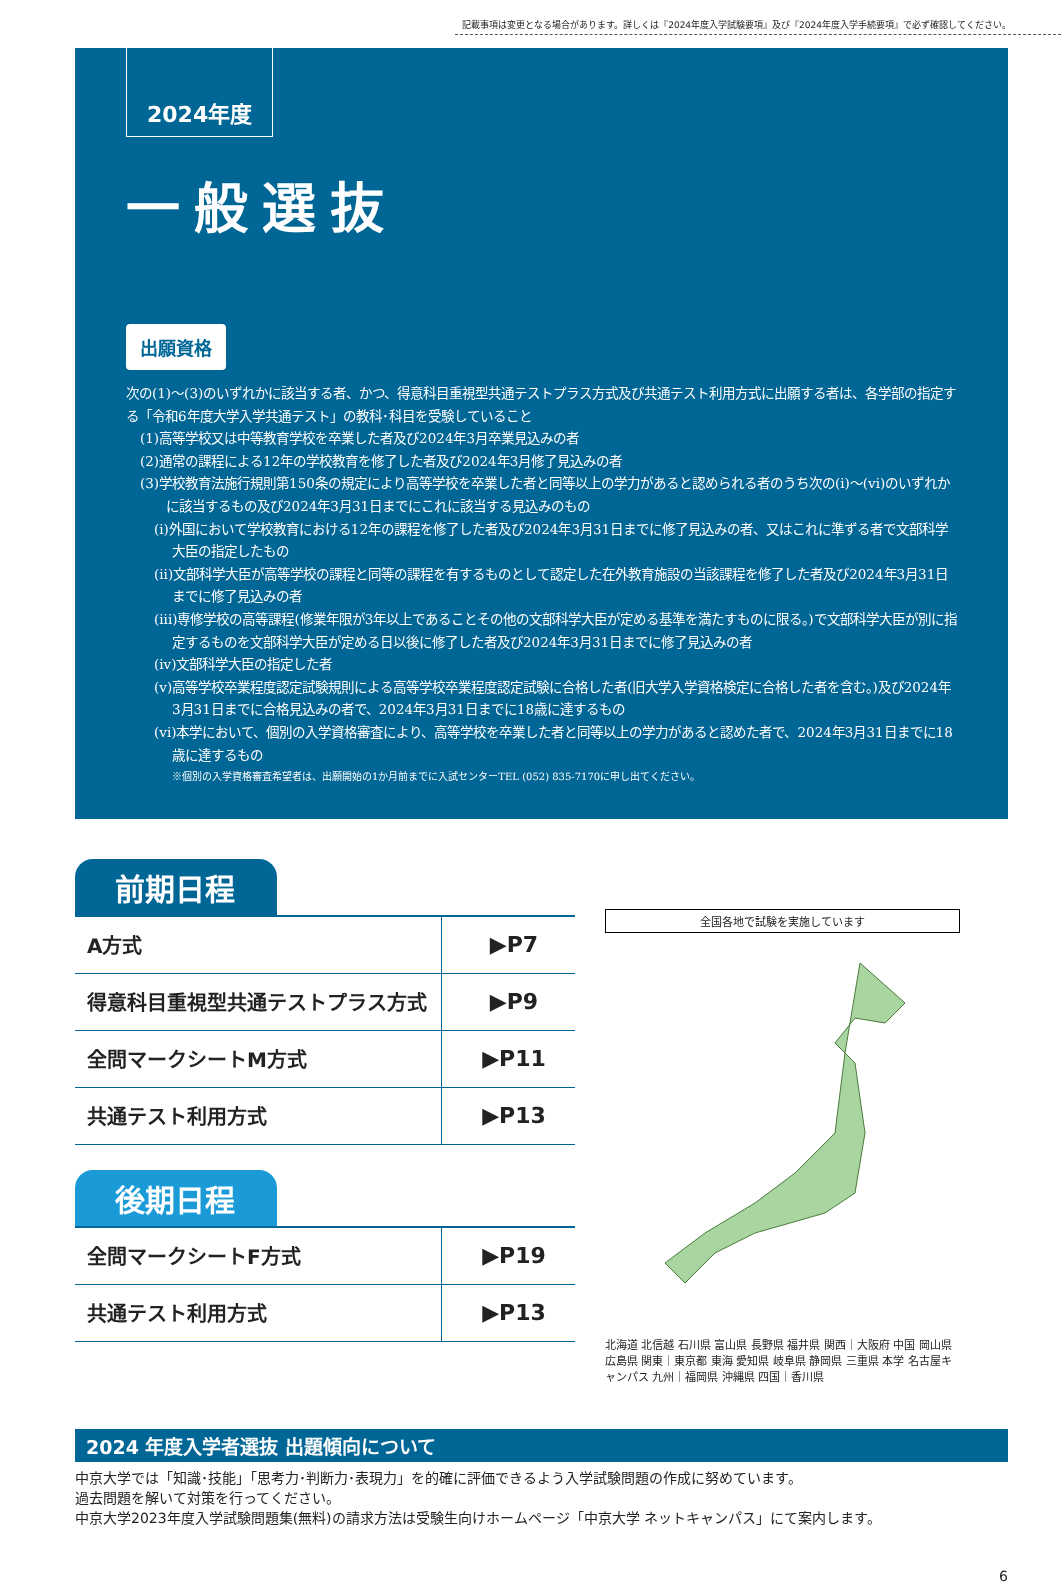記載事項は変更となる場合があります。詳しくは『2024年度入学試験要項』及び『2024年度入学手続要項』で必ず確認してください。
2024年度
一般選抜
出願資格
次の(1)〜(3)のいずれかに該当する者、かつ、得意科目重視型共通テストプラス方式及び共通テスト利用方式に出願する者は、各学部の指定する「令和6年度大学入学共通テスト」の教科･科目を受験していること
(1)高等学校又は中等教育学校を卒業した者及び2024年3月卒業見込みの者
(2)通常の課程による12年の学校教育を修了した者及び2024年3月修了見込みの者
(3)学校教育法施行規則第150条の規定により高等学校を卒業した者と同等以上の学力があると認められる者のうち次の(i)〜(vi)のいずれかに該当するもの及び2024年3月31日までにこれに該当する見込みのもの
(i)外国において学校教育における12年の課程を修了した者及び2024年3月31日までに修了見込みの者、又はこれに準ずる者で文部科学大臣の指定したもの
(ii)文部科学大臣が高等学校の課程と同等の課程を有するものとして認定した在外教育施設の当該課程を修了した者及び2024年3月31日までに修了見込みの者
(iii)専修学校の高等課程(修業年限が3年以上であることその他の文部科学大臣が定める基準を満たすものに限る。)で文部科学大臣が別に指定するものを文部科学大臣が定める日以後に修了した者及び2024年3月31日までに修了見込みの者
(iv)文部科学大臣の指定した者
(v)高等学校卒業程度認定試験規則による高等学校卒業程度認定試験に合格した者(旧大学入学資格検定に合格した者を含む。)及び2024年3月31日までに合格見込みの者で、2024年3月31日までに18歳に達するもの
(vi)本学において、個別の入学資格審査により、高等学校を卒業した者と同等以上の学力があると認めた者で、2024年3月31日までに18歳に達するもの
※個別の入学資格審査希望者は、出願開始の1か月前までに入試センターTEL (052) 835-7170に申し出てください。
前期日程
| A方式 | ▶P7 |
| 得意科目重視型共通テストプラス方式 | ▶P9 |
| 全問マークシートM方式 | ▶P11 |
| 共通テスト利用方式 | ▶P13 |
後期日程
| 全問マークシートF方式 | ▶P19 |
| 共通テスト利用方式 | ▶P13 |
全国各地で試験を実施しています
北海道 北信越 石川県 富山県 長野県 福井県 関西｜大阪府 中国 岡山県 広島県 関東｜東京都 東海 愛知県 岐阜県 静岡県 三重県 本学 名古屋キャンパス 九州｜福岡県 沖縄県 四国｜香川県
2024 年度入学者選抜 出題傾向について
中京大学では「知識･技能」「思考力･判断力･表現力」を的確に評価できるよう入学試験問題の作成に努めています。
過去問題を解いて対策を行ってください。
中京大学2023年度入学試験問題集(無料)の請求方法は受験生向けホームページ「中京大学 ネットキャンパス」にて案内します。
6